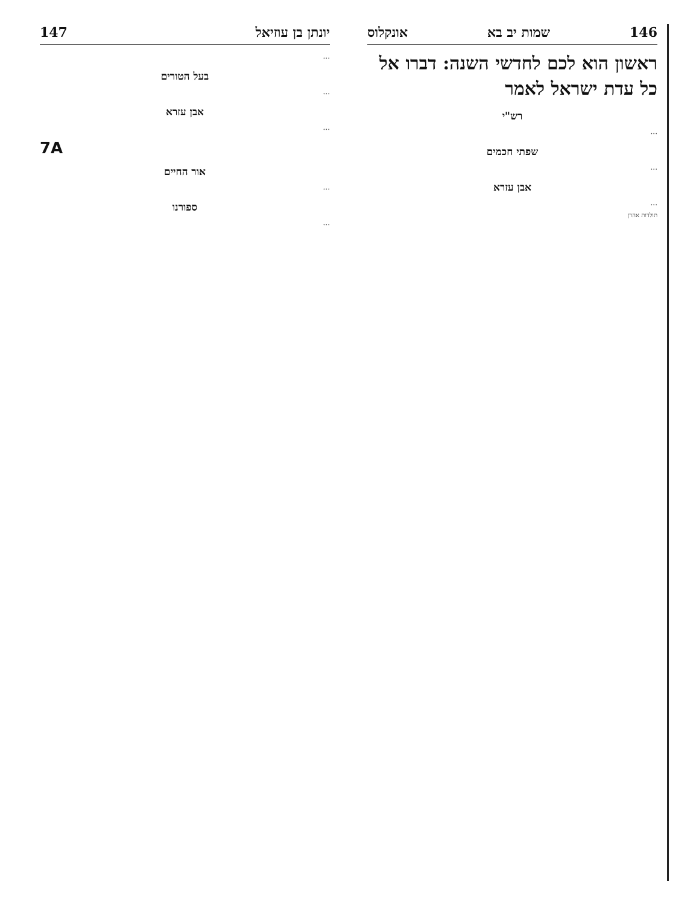146 שמות יב בא אונקלוס
ראשון הוא לכם לחדשי השנה: דברו אל כל עדת ישראל לאמר
רש"י
...
שפתי חכמים
...
אבן עזרא
...
תולדות אהרן
יונתן בן עוזיאל 147
...
בעל הטורים
...
אבן עזרא
...
7A
אור החיים
...
ספורנו
...